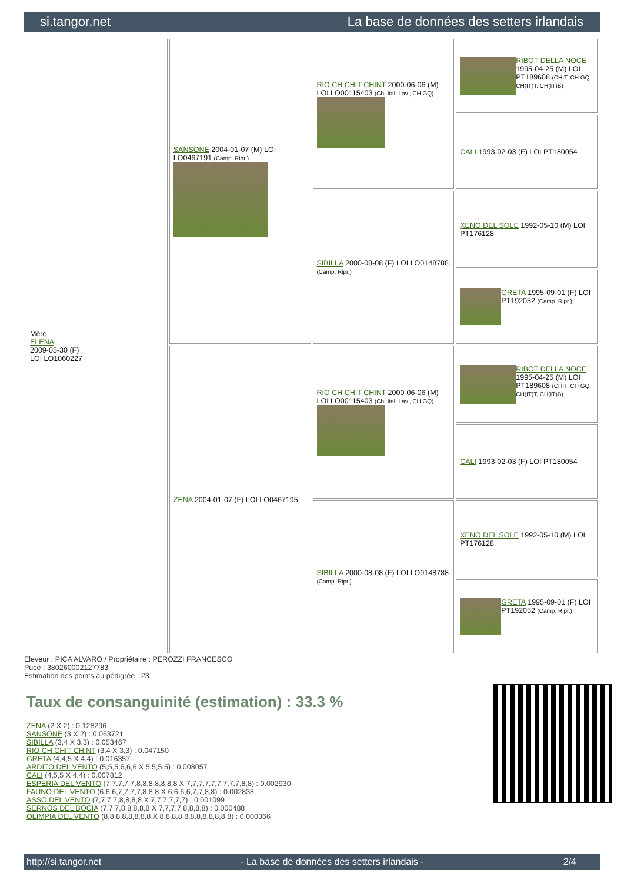si.tangor.net La base de données des setters irlandais
| Mère ELENA 2009-05-30 (F) LOI LO1060227 | SANSONE 2004-01-07 (M) LOI LO0467191 (Camp. Ripr.) | RIO CH CHIT CHINT 2000-06-06 (M) LOI LO00115403 (Ch. Ital. Lav., CH GQ) | RIBOT DELLA NOCE 1995-04-25 (M) LOI PT189608 (CHIT, CH GQ, CH(IT)T, CH(IT)B) |
| | | | CALI 1993-02-03 (F) LOI PT180054 |
| | | SIBILLA 2000-08-08 (F) LOI LO0148788 (Camp. Ripr.) | XENO DEL SOLE 1992-05-10 (M) LOI PT176128 |
| | | | GRETA 1995-09-01 (F) LOI PT192052 (Camp. Ripr.) |
| | ZENA 2004-01-07 (F) LOI LO0467195 | RIO CH CHIT CHINT 2000-06-06 (M) LOI LO00115403 (Ch. Ital. Lav., CH GQ) | RIBOT DELLA NOCE 1995-04-25 (M) LOI PT189608 (CHIT, CH GQ, CH(IT)T, CH(IT)B) |
| | | | CALI 1993-02-03 (F) LOI PT180054 |
| | | SIBILLA 2000-08-08 (F) LOI LO0148788 (Camp. Ripr.) | XENO DEL SOLE 1992-05-10 (M) LOI PT176128 |
| | | | GRETA 1995-09-01 (F) LOI PT192052 (Camp. Ripr.) |
Eleveur : PICA ALVARO / Propriétaire : PEROZZI FRANCESCO
Puce : 380260002127783
Estimation des points au pédigrée : 23
Taux de consanguinité (estimation) : 33.3 %
ZENA (2 X 2) : 0.128296
SANSONE (3 X 2) : 0.063721
SIBILLA (3,4 X 3,3) : 0.053467
RIO CH CHIT CHINT (3,4 X 3,3) : 0.047150
GRETA (4,4,5 X 4,4) : 0.016357
ARDITO DEL VENTO (5,5,5,6,6,6 X 5,5,5,5) : 0.008057
CALI (4,5,5 X 4,4) : 0.007812
ESPERIA DEL VENTO (7,7,7,7,7,8,8,8,8,8,8,8 X 7,7,7,7,7,7,7,7,7,8,8) : 0.002930
FAUNO DEL VENTO (6,6,6,7,7,7,7,8,8,8 X 6,6,6,6,7,7,8,8) : 0.002838
ASSO DEL VENTO (7,7,7,7,8,8,8,8 X 7,7,7,7,7,7) : 0.001099
SERNOS DEL BOCIA (7,7,7,8,8,8,8,8 X 7,7,7,7,8,8,8,8) : 0.000488
OLIMPIA DEL VENTO (8,8,8,8,8,8,8,8 X 8,8,8,8,8,8,8,8,8,8,8,8) : 0.000366
http://si.tangor.net - La base de données des setters irlandais - 2/4